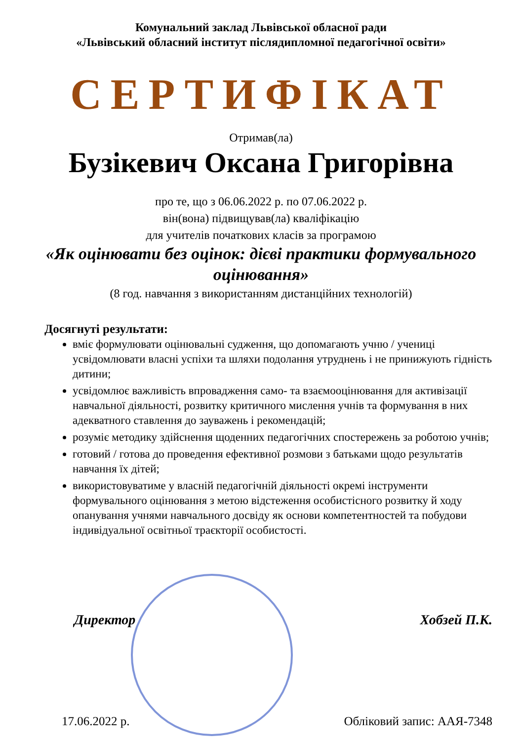Комунальний заклад Львівської обласної ради
«Львівський обласний інститут післядипломної педагогічної освіти»
СЕРТИФІКАТ
Отримав(ла)
Бузікевич Оксана Григорівна
про те, що з 06.06.2022 р. по 07.06.2022 р.
він(вона) підвищував(ла) кваліфікацію
для учителів початкових класів за програмою
«Як оцінювати без оцінок: дієві практики формувального оцінювання»
(8 год. навчання з використанням дистанційних технологій)
Досягнуті результати:
вміє формулювати оцінювальні судження, що допомагають учню / учениці усвідомлювати власні успіхи та шляхи подолання утруднень і не принижують гідність дитини;
усвідомлює важливість впровадження само- та взаємооцінювання для активізації навчальної діяльності, розвитку критичного мислення учнів та формування в них адекватного ставлення до зауважень і рекомендацій;
розуміє методику здійснення щоденних педагогічних спостережень за роботою учнів;
готовий / готова до проведення ефективної розмови з батьками щодо результатів навчання їх дітей;
використовуватиме у власній педагогічній діяльності окремі інструменти формувального оцінювання з метою відстеження особистісного розвитку й ходу опанування учнями навчального досвіду як основи компетентностей та побудови індивідуальної освітньої траєкторії особистості.
Директор Хобзей П.К.
17.06.2022 р. Обліковий запис: ААЯ-7348